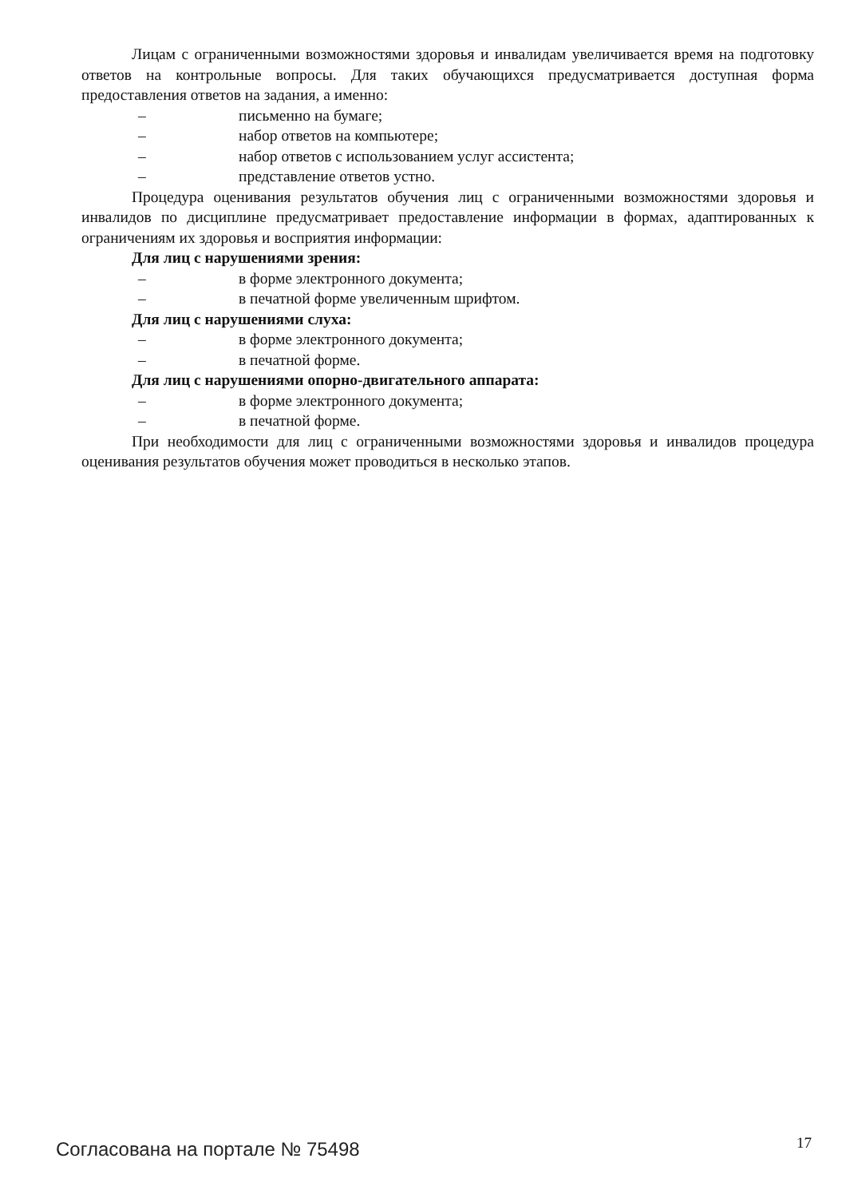Лицам с ограниченными возможностями здоровья и инвалидам увеличивается время на подготовку ответов на контрольные вопросы. Для таких обучающихся предусматривается доступная форма предоставления ответов на задания, а именно:
– письменно на бумаге;
– набор ответов на компьютере;
– набор ответов с использованием услуг ассистента;
– представление ответов устно.
Процедура оценивания результатов обучения лиц с ограниченными возможностями здоровья и инвалидов по дисциплине предусматривает предоставление информации в формах, адаптированных к ограничениям их здоровья и восприятия информации:
Для лиц с нарушениями зрения:
– в форме электронного документа;
– в печатной форме увеличенным шрифтом.
Для лиц с нарушениями слуха:
– в форме электронного документа;
– в печатной форме.
Для лиц с нарушениями опорно-двигательного аппарата:
– в форме электронного документа;
– в печатной форме.
При необходимости для лиц с ограниченными возможностями здоровья и инвалидов процедура оценивания результатов обучения может проводиться в несколько этапов.
Согласована на портале № 75498 17